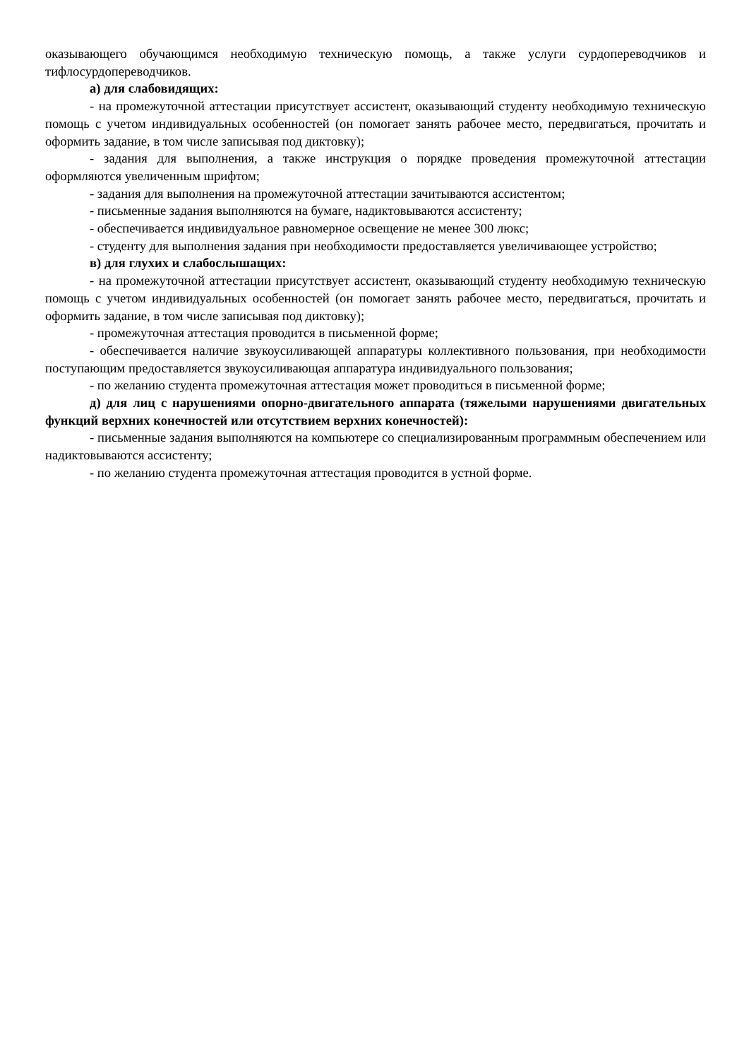оказывающего обучающимся необходимую техническую помощь, а также услуги сурдопереводчиков и тифлосурдопереводчиков.
а) для слабовидящих:
- на промежуточной аттестации присутствует ассистент, оказывающий студенту необходимую техническую помощь с учетом индивидуальных особенностей (он помогает занять рабочее место, передвигаться, прочитать и оформить задание, в том числе записывая под диктовку);
- задания для выполнения, а также инструкция о порядке проведения промежуточной аттестации оформляются увеличенным шрифтом;
- задания для выполнения на промежуточной аттестации зачитываются ассистентом;
- письменные задания выполняются на бумаге, надиктовываются ассистенту;
- обеспечивается индивидуальное равномерное освещение не менее 300 люкс;
- студенту для выполнения задания при необходимости предоставляется увеличивающее устройство;
в) для глухих и слабослышащих:
- на промежуточной аттестации присутствует ассистент, оказывающий студенту необходимую техническую помощь с учетом индивидуальных особенностей (он помогает занять рабочее место, передвигаться, прочитать и оформить задание, в том числе записывая под диктовку);
- промежуточная аттестация проводится в письменной форме;
- обеспечивается наличие звукоусиливающей аппаратуры коллективного пользования, при необходимости поступающим предоставляется звукоусиливающая аппаратура индивидуального пользования;
- по желанию студента промежуточная аттестация может проводиться в письменной форме;
д) для лиц с нарушениями опорно-двигательного аппарата (тяжелыми нарушениями двигательных функций верхних конечностей или отсутствием верхних конечностей):
- письменные задания выполняются на компьютере со специализированным программным обеспечением или надиктовываются ассистенту;
- по желанию студента промежуточная аттестация проводится в устной форме.